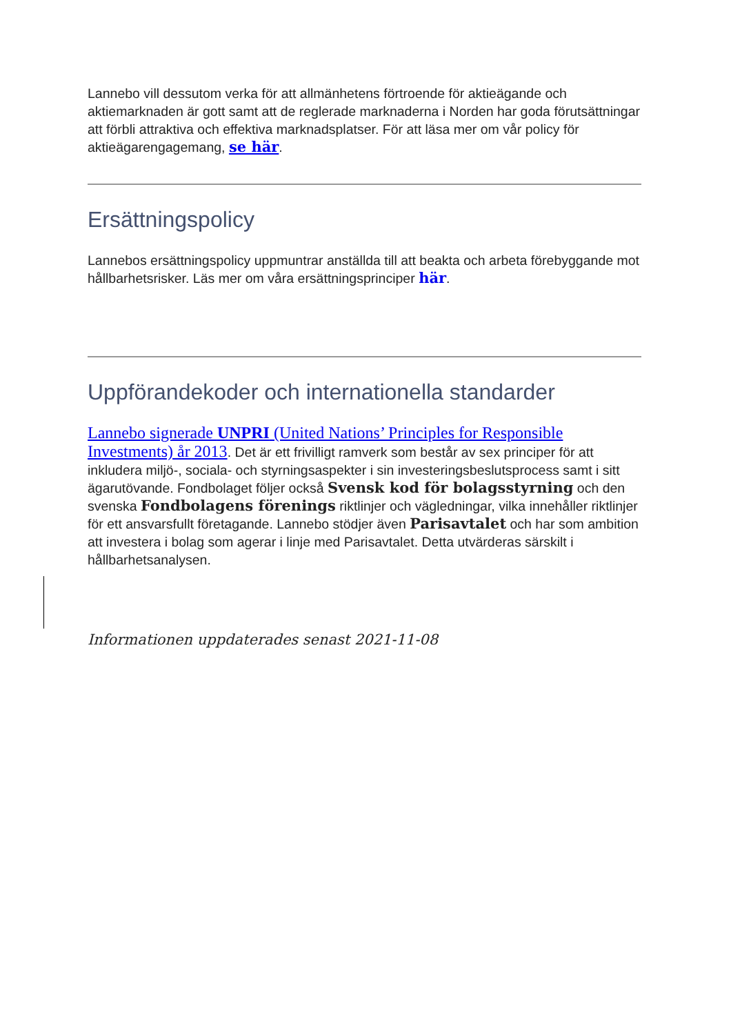Lannebo vill dessutom verka för att allmänhetens förtroende för aktieägande och aktiemarknaden är gott samt att de reglerade marknaderna i Norden har goda förutsättningar att förbli attraktiva och effektiva marknadsplatser. För att läsa mer om vår policy för aktieägarengagemang, se här.
Ersättningspolicy
Lannebos ersättningspolicy uppmuntrar anställda till att beakta och arbeta förebyggande mot hållbarhetsrisker. Läs mer om våra ersättningsprinciper här.
Uppförandekoder och internationella standarder
Lannebo signerade UNPRI (United Nations’ Principles for Responsible Investments) år 2013. Det är ett frivilligt ramverk som består av sex principer för att inkludera miljö-, sociala- och styrningsaspekter i sin investeringsbeslutsprocess samt i sitt ägarutövande. Fondbolaget följer också Svensk kod för bolagsstyrning och den svenska Fondbolagens förenings riktlinjer och vägledningar, vilka innehåller riktlinjer för ett ansvarsfullt företagande. Lannebo stödjer även Parisavtalet och har som ambition att investera i bolag som agerar i linje med Parisavtalet. Detta utvärderas särskilt i hållbarhetsanalysen.
Informationen uppdaterades senast 2021-11-08